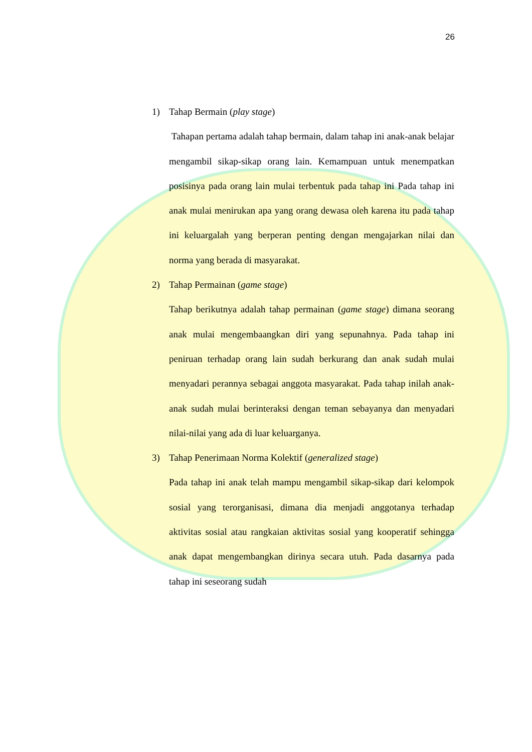26
1) Tahap Bermain (play stage)
Tahapan pertama adalah tahap bermain, dalam tahap ini anak-anak belajar mengambil sikap-sikap orang lain. Kemampuan untuk menempatkan posisinya pada orang lain mulai terbentuk pada tahap ini Pada tahap ini anak mulai menirukan apa yang orang dewasa oleh karena itu pada tahap ini keluargalah yang berperan penting dengan mengajarkan nilai dan norma yang berada di masyarakat.
2) Tahap Permainan (game stage)
Tahap berikutnya adalah tahap permainan (game stage) dimana seorang anak mulai mengembaangkan diri yang sepunahnya. Pada tahap ini peniruan terhadap orang lain sudah berkurang dan anak sudah mulai menyadari perannya sebagai anggota masyarakat. Pada tahap inilah anak-anak sudah mulai berinteraksi dengan teman sebayanya dan menyadari nilai-nilai yang ada di luar keluarganya.
3) Tahap Penerimaan Norma Kolektif (generalized stage)
Pada tahap ini anak telah mampu mengambil sikap-sikap dari kelompok sosial yang terorganisasi, dimana dia menjadi anggotanya terhadap aktivitas sosial atau rangkaian aktivitas sosial yang kooperatif sehingga anak dapat mengembangkan dirinya secara utuh. Pada dasarnya pada tahap ini seseorang sudah